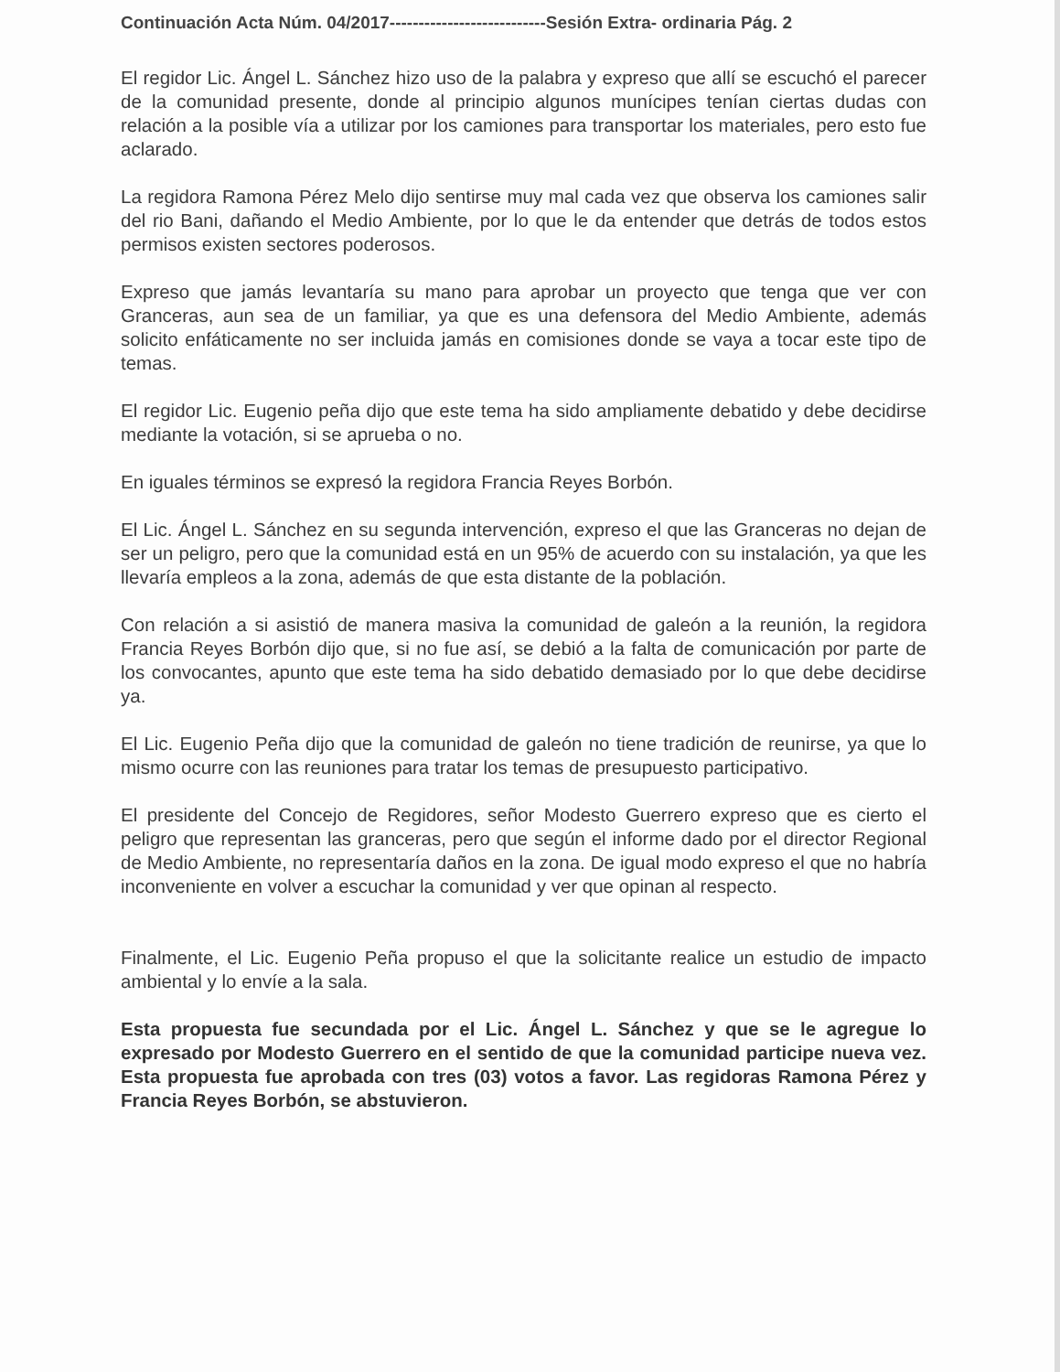Continuación Acta Núm. 04/2017---------------------------Sesión Extra- ordinaria Pág. 2
El regidor Lic. Ángel L. Sánchez hizo uso de la palabra y expreso que allí se escuchó el parecer de la comunidad presente, donde al principio algunos munícipes tenían ciertas dudas con relación a la posible vía a utilizar por los camiones para transportar los materiales, pero esto fue aclarado.
La regidora Ramona Pérez Melo dijo sentirse muy mal cada vez que observa los camiones salir del rio Bani, dañando el Medio Ambiente, por lo que le da entender que detrás de todos estos permisos existen sectores poderosos.
Expreso que jamás levantaría su mano para aprobar un proyecto que tenga que ver con Granceras, aun sea de un familiar, ya que es una defensora del Medio Ambiente, además solicito enfáticamente no ser incluida jamás en comisiones donde se vaya a tocar este tipo de temas.
El regidor Lic. Eugenio peña dijo que este tema ha sido ampliamente debatido y debe decidirse mediante la votación, si se aprueba o no.
En iguales términos se expresó la regidora Francia Reyes Borbón.
El Lic. Ángel L. Sánchez en su segunda intervención, expreso el que las Granceras no dejan de ser un peligro, pero que la comunidad está en un 95% de acuerdo con su instalación, ya que les llevaría empleos a la zona, además de que esta distante de la población.
Con relación a si asistió de manera masiva la comunidad de galeón a la reunión, la regidora Francia Reyes Borbón dijo que, si no fue así, se debió a la falta de comunicación por parte de los convocantes, apunto que este tema ha sido debatido demasiado por lo que debe decidirse ya.
El Lic. Eugenio Peña dijo que la comunidad de galeón no tiene tradición de reunirse, ya que lo mismo ocurre con las reuniones para tratar los temas de presupuesto participativo.
El presidente del Concejo de Regidores, señor Modesto Guerrero expreso que es cierto el peligro que representan las granceras, pero que según el informe dado por el director Regional de Medio Ambiente, no representaría daños en la zona. De igual modo expreso el que no habría inconveniente en volver a escuchar la comunidad y ver que opinan al respecto.
Finalmente, el Lic. Eugenio Peña propuso el que la solicitante realice un estudio de impacto ambiental y lo envíe a la sala.
Esta propuesta fue secundada por el Lic. Ángel L. Sánchez y que se le agregue lo expresado por Modesto Guerrero en el sentido de que la comunidad participe nueva vez. Esta propuesta fue aprobada con tres (03) votos a favor. Las regidoras Ramona Pérez y Francia Reyes Borbón, se abstuvieron.